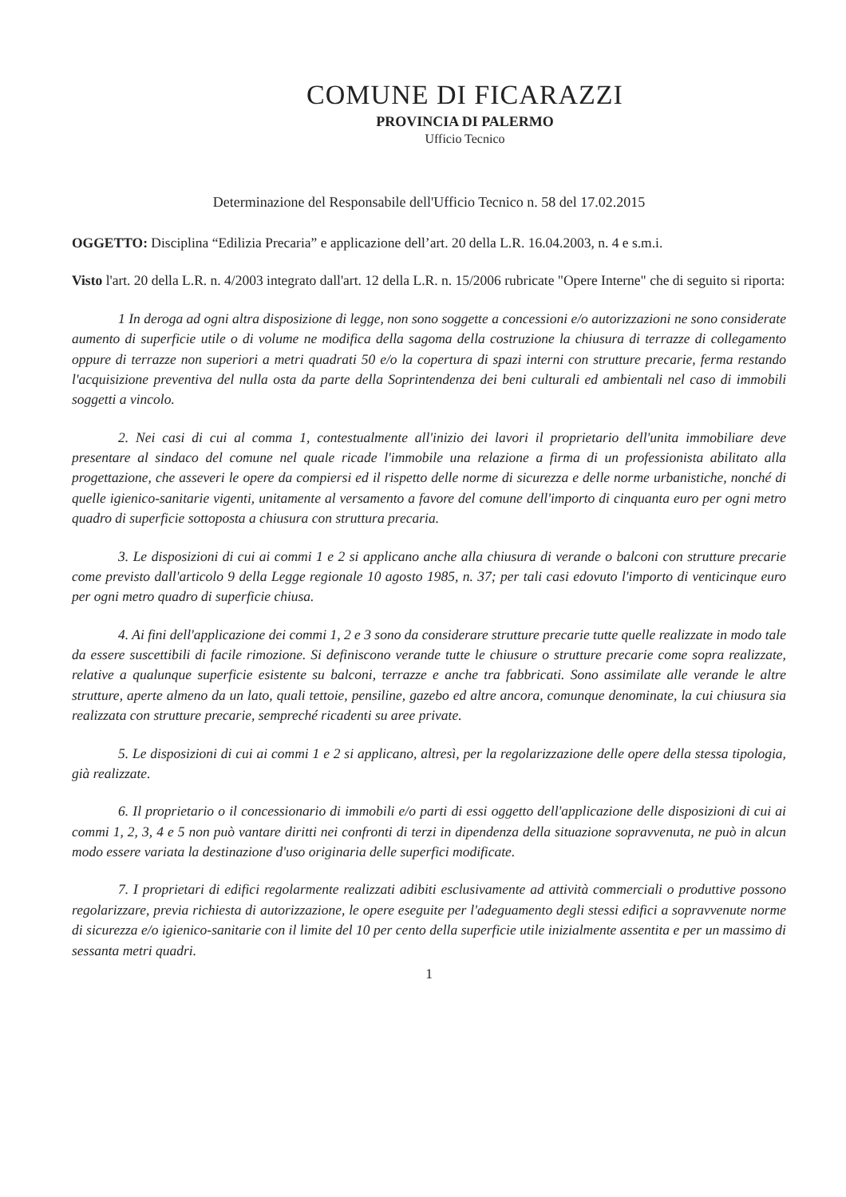COMUNE DI FICARAZZI
PROVINCIA DI PALERMO
Ufficio Tecnico
Determinazione del Responsabile dell'Ufficio Tecnico n. 58 del 17.02.2015
OGGETTO: Disciplina “Edilizia Precaria” e applicazione dell’art. 20 della L.R. 16.04.2003, n. 4 e s.m.i.
Visto l'art. 20 della L.R. n. 4/2003 integrato dall'art. 12 della L.R. n. 15/2006 rubricate "Opere Interne" che di seguito si riporta:
1 In deroga ad ogni altra disposizione di legge, non sono soggette a concessioni e/o autorizzazioni ne sono considerate aumento di superficie utile o di volume ne modifica della sagoma della costruzione la chiusura di terrazze di collegamento oppure di terrazze non superiori a metri quadrati 50 e/o la copertura di spazi interni con strutture precarie, ferma restando l'acquisizione preventiva del nulla osta da parte della Soprintendenza dei beni culturali ed ambientali nel caso di immobili soggetti a vincolo.
2. Nei casi di cui al comma 1, contestualmente all'inizio dei lavori il proprietario dell'unita immobiliare deve presentare al sindaco del comune nel quale ricade l'immobile una relazione a firma di un professionista abilitato alla progettazione, che asseveri le opere da compiersi ed il rispetto delle norme di sicurezza e delle norme urbanistiche, nonché di quelle igienico-sanitarie vigenti, unitamente al versamento a favore del comune dell'importo di cinquanta euro per ogni metro quadro di superficie sottoposta a chiusura con struttura precaria.
3. Le disposizioni di cui ai commi 1 e 2 si applicano anche alla chiusura di verande o balconi con strutture precarie come previsto dall'articolo 9 della Legge regionale 10 agosto 1985, n. 37; per tali casi edovuto l'importo di venticinque euro per ogni metro quadro di superficie chiusa.
4. Ai fini dell'applicazione dei commi 1, 2 e 3 sono da considerare strutture precarie tutte quelle realizzate in modo tale da essere suscettibili di facile rimozione. Si definiscono verande tutte le chiusure o strutture precarie come sopra realizzate, relative a qualunque superficie esistente su balconi, terrazze e anche tra fabbricati. Sono assimilate alle verande le altre strutture, aperte almeno da un lato, quali tettoie, pensiline, gazebo ed altre ancora, comunque denominate, la cui chiusura sia realizzata con strutture precarie, sempreché ricadenti su aree private.
5. Le disposizioni di cui ai commi 1 e 2 si applicano, altresì, per la regolarizzazione delle opere della stessa tipologia, già realizzate.
6. Il proprietario o il concessionario di immobili e/o parti di essi oggetto dell'applicazione delle disposizioni di cui ai commi 1, 2, 3, 4 e 5 non può vantare diritti nei confronti di terzi in dipendenza della situazione sopravvenuta, ne può in alcun modo essere variata la destinazione d'uso originaria delle superfici modificate.
7. I proprietari di edifici regolarmente realizzati adibiti esclusivamente ad attività commerciali o produttive possono regolarizzare, previa richiesta di autorizzazione, le opere eseguite per l'adeguamento degli stessi edifici a sopravvenute norme di sicurezza e/o igienico-sanitarie con il limite del 10 per cento della superficie utile inizialmente assentita e per un massimo di sessanta metri quadri.
1